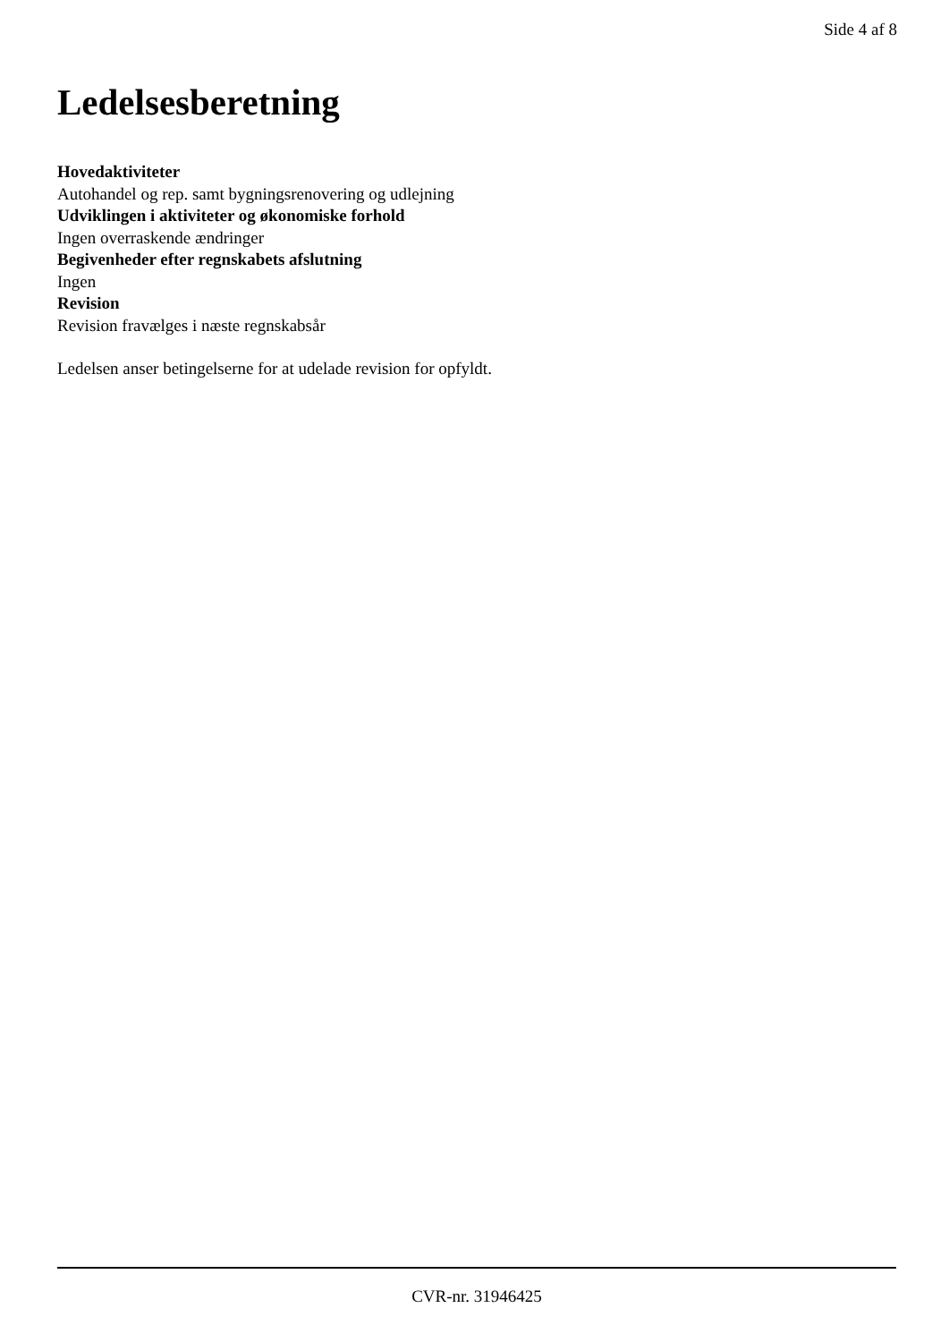Side 4 af 8
Ledelsesberetning
Hovedaktiviteter
Autohandel og rep. samt bygningsrenovering og udlejning
Udviklingen i aktiviteter og økonomiske forhold
Ingen overraskende ændringer
Begivenheder efter regnskabets afslutning
Ingen
Revision
Revision fravælges i næste regnskabsår
Ledelsen anser betingelserne for at udelade revision for opfyldt.
CVR-nr. 31946425